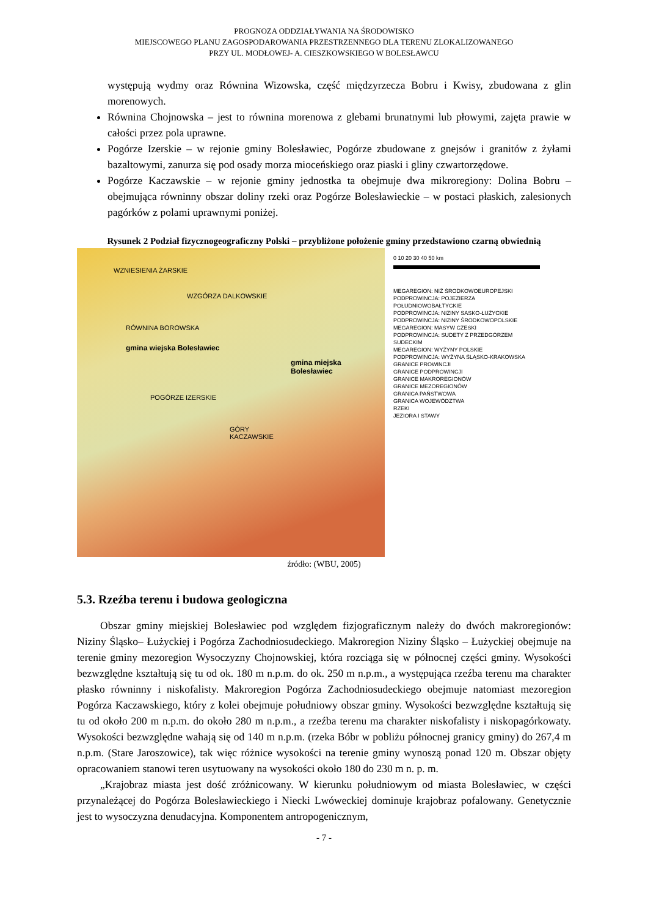PROGNOZA ODDZIAŁYWANIA NA ŚRODOWISKO
MIEJSCOWEGO PLANU ZAGOSPODAROWANIA PRZESTRZENNEGO DLA TERENU ZLOKALIZOWANEGO
PRZY UL. MODŁOWEJ- A. CIESZKOWSKIEGO W BOLESŁAWCU
występują wydmy oraz Równina Wizowska, część międzyrzecza Bobru i Kwisy, zbudowana z glin morenowych.
Równina Chojnowska – jest to równina morenowa z glebami brunatnymi lub płowymi, zajęta prawie w całości przez pola uprawne.
Pogórze Izerskie – w rejonie gminy Bolesławiec, Pogórze zbudowane z gnejsów i granitów z żyłami bazaltowymi, zanurza się pod osady morza mioceńskiego oraz piaski i gliny czwartorzędowe.
Pogórze Kaczawskie – w rejonie gminy jednostka ta obejmuje dwa mikroregiony: Dolina Bobru – obejmująca równinny obszar doliny rzeki oraz Pogórze Bolesławieckie – w postaci płaskich, zalesionych pagórków z polami uprawnymi poniżej.
Rysunek 2 Podział fizycznogeograficzny Polski – przybliżone położenie gminy przedstawiono czarną obwiednią
WZNIESIENIA ŻARSKIE
WZGÓRZA DALKOWSKIE
RÓWNINA BOROWSKA
gmina wiejska Bolesławiec
gmina miejska Bolesławiec
POGÓRZE IZERSKIE
GÓRY KACZAWSKIE
0 10 20 30 40 50 km
MEGAREGION: NIŻ ŚRODKOWOEUROPEJSKI
PODPROWINCJA: POJEZIERZA POŁUDNIOWOBAŁTYCKIE
PODPROWINCJA: NIZINY SASKO-ŁUŻYCKIE
PODPROWINCJA: NIZINY ŚRODKOWOPOLSKIE
MEGAREGION: MASYW CZESKI
PODPROWINCJA: SUDETY Z PRZEDGÓRZEM SUDECKIM
MEGAREGION: WYŻYNY POLSKIE
PODPROWINCJA: WYŻYNA ŚLĄSKO-KRAKOWSKA
GRANICE PROWINCJI
GRANICE PODPROWINCJI
GRANICE MAKROREGIONÓW
GRANICE MEZOREGIONÓW
GRANICA PAŃSTWOWA
GRANICA WOJEWÓDZTWA
RZEKI
JEZIORA I STAWY
źródło: (WBU, 2005)
5.3. Rzeźba terenu i budowa geologiczna
Obszar gminy miejskiej Bolesławiec pod względem fizjograficznym należy do dwóch makroregionów: Niziny Śląsko– Łużyckiej i Pogórza Zachodniosudeckiego. Makroregion Niziny Śląsko – Łużyckiej obejmuje na terenie gminy mezoregion Wysoczyzny Chojnowskiej, która rozciąga się w północnej części gminy. Wysokości bezwzględne kształtują się tu od ok. 180 m n.p.m. do ok. 250 m n.p.m., a występująca rzeźba terenu ma charakter płasko równinny i niskofalisty. Makroregion Pogórza Zachodniosudeckiego obejmuje natomiast mezoregion Pogórza Kaczawskiego, który z kolei obejmuje południowy obszar gminy. Wysokości bezwzględne kształtują się tu od około 200 m n.p.m. do około 280 m n.p.m., a rzeźba terenu ma charakter niskofalisty i niskopagórkowaty. Wysokości bezwzględne wahają się od 140 m n.p.m. (rzeka Bóbr w pobliżu północnej granicy gminy) do 267,4 m n.p.m. (Stare Jaroszowice), tak więc różnice wysokości na terenie gminy wynoszą ponad 120 m. Obszar objęty opracowaniem stanowi teren usytuowany na wysokości około 180 do 230 m n. p. m.
„Krajobraz miasta jest dość zróżnicowany. W kierunku południowym od miasta Bolesławiec, w części przynależącej do Pogórza Bolesławieckiego i Niecki Lwóweckiej dominuje krajobraz pofalowany. Genetycznie jest to wysoczyzna denudacyjna. Komponentem antropogenicznym,
- 7 -